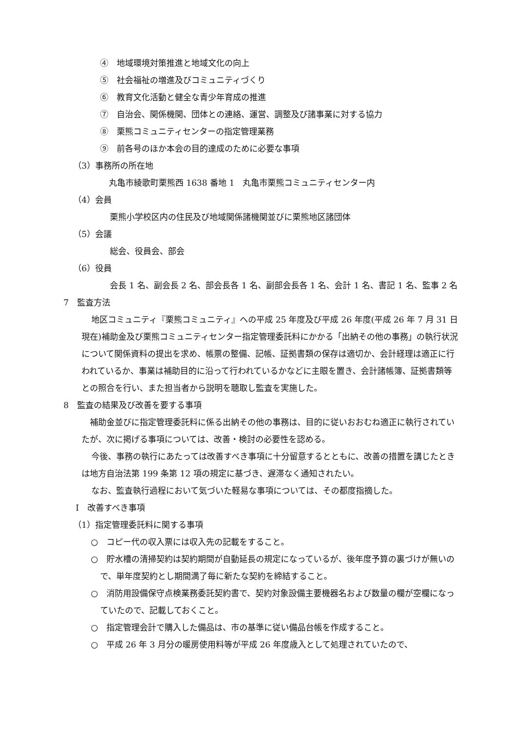④　地域環境対策推進と地域文化の向上
⑤　社会福祉の増進及びコミュニティづくり
⑥　教育文化活動と健全な青少年育成の推進
⑦　自治会、関係機関、団体との連絡、運営、調整及び諸事業に対する協力
⑧　栗熊コミュニティセンターの指定管理業務
⑨　前各号のほか本会の目的達成のために必要な事項
（3）事務所の所在地
丸亀市綾歌町栗熊西 1638 番地 1　丸亀市栗熊コミュニティセンター内
（4）会員
栗熊小学校区内の住民及び地域関係諸機関並びに栗熊地区諸団体
（5）会議
総会、役員会、部会
（6）役員
会長 1 名、副会長 2 名、部会長各 1 名、副部会長各 1 名、会計 1 名、書記 1 名、監事 2 名
7　監査方法
地区コミュニティ『栗熊コミュニティ』への平成 25 年度及び平成 26 年度(平成 26 年 7 月 31 日現在)補助金及び栗熊コミュニティセンター指定管理委託料にかかる「出納その他の事務」の執行状況について関係資料の提出を求め、帳票の整備、記帳、証拠書類の保存は適切か、会計経理は適正に行われているか、事業は補助目的に沿って行われているかなどに主眼を置き、会計諸帳簿、証拠書類等との照合を行い、また担当者から説明を聴取し監査を実施した。
8　監査の結果及び改善を要する事項
補助金並びに指定管理委託料に係る出納その他の事務は、目的に従いおおむね適正に執行されていたが、次に掲げる事項については、改善・検討の必要性を認める。
今後、事務の執行にあたっては改善すべき事項に十分留意するとともに、改善の措置を講じたときは地方自治法第 199 条第 12 項の規定に基づき、遅滞なく通知されたい。
なお、監査執行過程において気づいた軽易な事項については、その都度指摘した。
Ⅰ　改善すべき事項
（1）指定管理委託料に関する事項
○　コピー代の収入票には収入先の記載をすること。
○　貯水槽の清掃契約は契約期間が自動延長の規定になっているが、後年度予算の裏づけが無いので、単年度契約とし期間満了毎に新たな契約を締結すること。
○　消防用設備保守点検業務委託契約書で、契約対象設備主要機器名および数量の欄が空欄になっていたので、記載しておくこと。
○　指定管理会計で購入した備品は、市の基準に従い備品台帳を作成すること。
○　平成 26 年 3 月分の暖房使用料等が平成 26 年度歳入として処理されていたので、